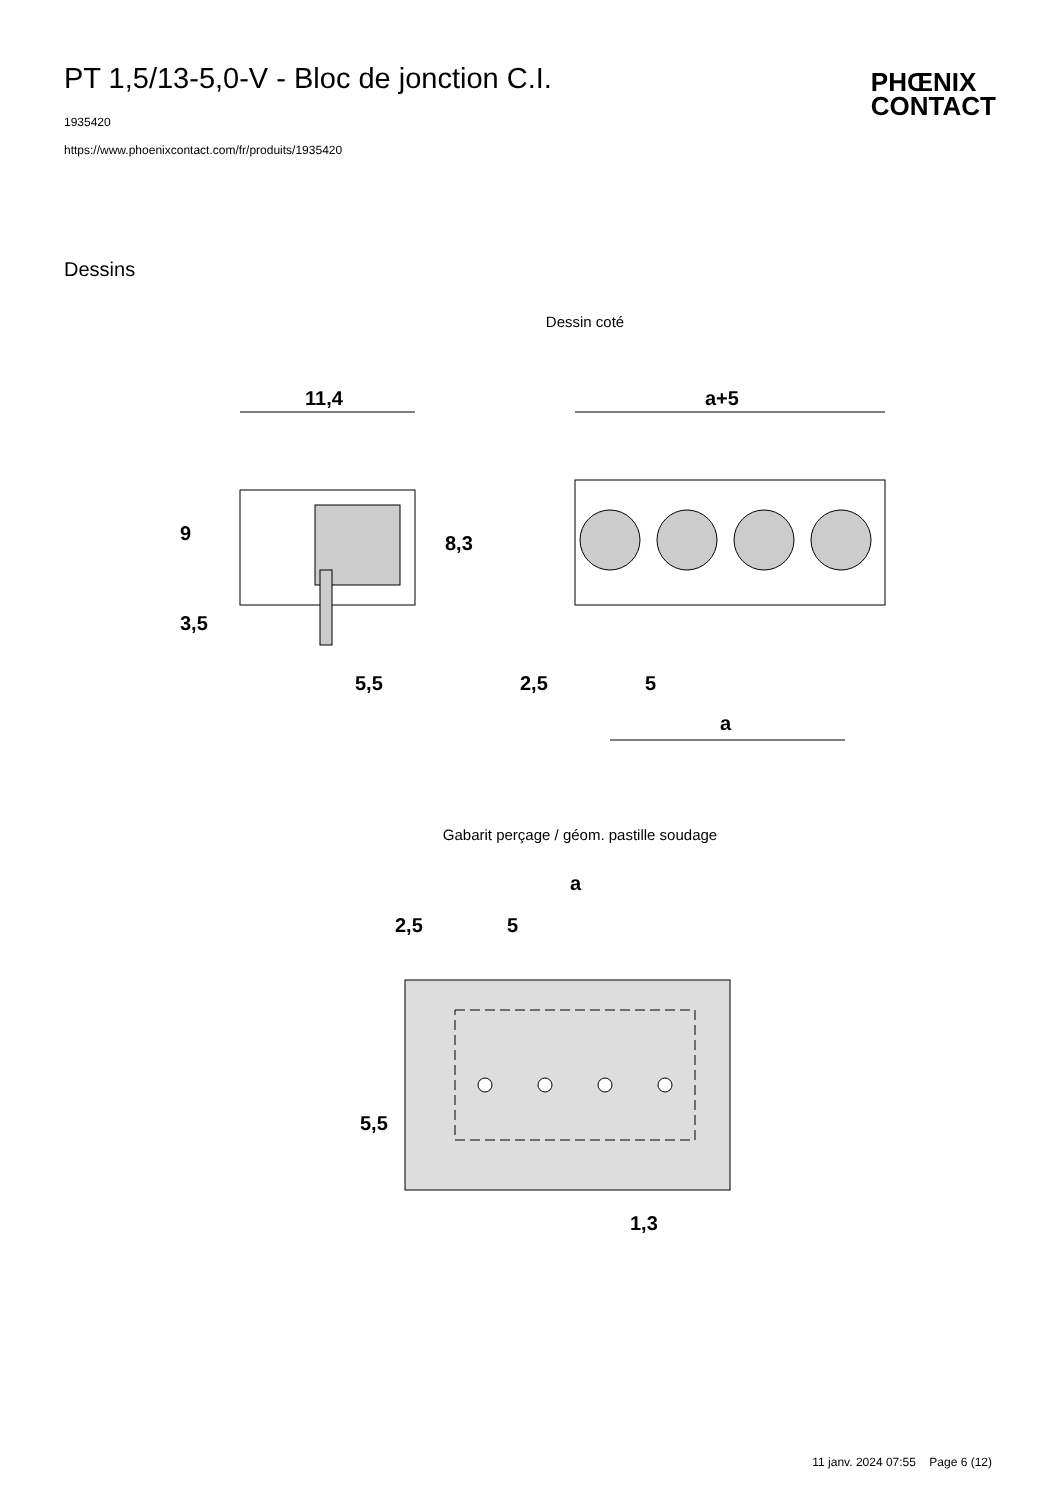PT 1,5/13-5,0-V - Bloc de jonction C.I.
1935420
https://www.phoenixcontact.com/fr/produits/1935420
PHŒNIX
CONTACT
Dessins
Dessin coté
11,4
9
3,5
8,3
5,5
a+5
2,5
5
a
Gabarit perçage / géom. pastille soudage
a
2,5
5
5,5
1,3
11 janv. 2024 07:55 Page 6 (12)